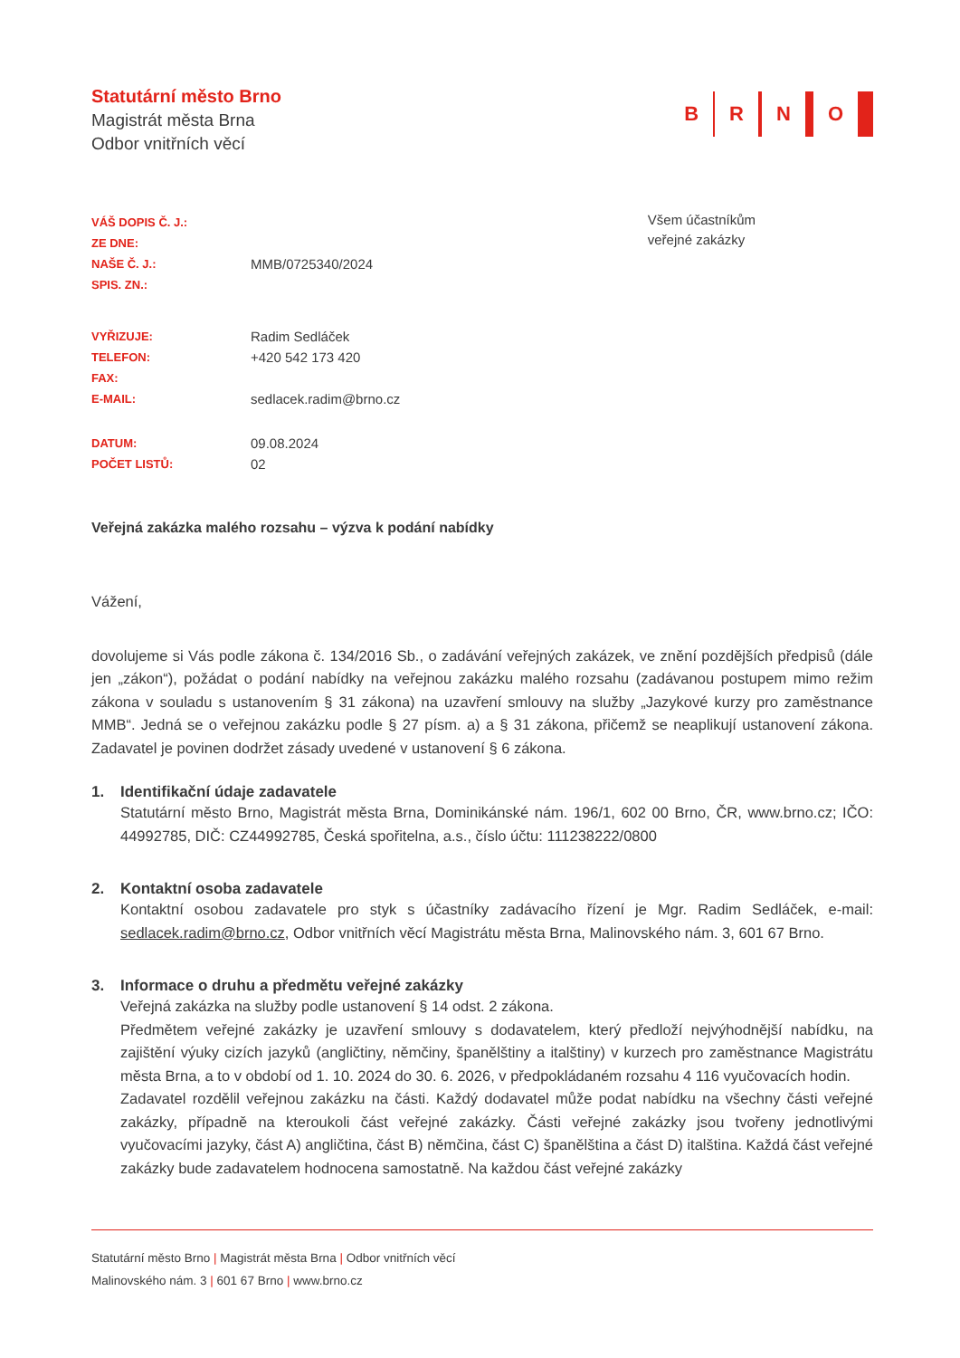Statutární město Brno
Magistrát města Brna
Odbor vnitřních věcí
B R N O
| VÁŠ DOPIS Č. J.: | |
| ZE DNE: | |
| NAŠE Č. J.: | MMB/0725340/2024 |
| SPIS. ZN.: | |
| VYŘIZUJE: | Radim Sedláček |
| TELEFON: | +420 542 173 420 |
| FAX: | |
| E-MAIL: | sedlacek.radim@brno.cz |
| DATUM: | 09.08.2024 |
| POČET LISTŮ: | 02 |
Všem účastníkům
veřejné zakázky
Veřejná zakázka malého rozsahu – výzva k podání nabídky
Vážení,
dovolujeme si Vás podle zákona č. 134/2016 Sb., o zadávání veřejných zakázek, ve znění pozdějších předpisů (dále jen „zákon“), požádat o podání nabídky na veřejnou zakázku malého rozsahu (zadávanou postupem mimo režim zákona v souladu s ustanovením § 31 zákona) na uzavření smlouvy na služby „Jazykové kurzy pro zaměstnance MMB“. Jedná se o veřejnou zakázku podle § 27 písm. a) a § 31 zákona, přičemž se neaplikují ustanovení zákona. Zadavatel je povinen dodržet zásady uvedené v ustanovení § 6 zákona.
1. Identifikační údaje zadavatele
Statutární město Brno, Magistrát města Brna, Dominikánské nám. 196/1, 602 00 Brno, ČR, www.brno.cz; IČO: 44992785, DIČ: CZ44992785, Česká spořitelna, a.s., číslo účtu: 111238222/0800
2. Kontaktní osoba zadavatele
Kontaktní osobou zadavatele pro styk s účastníky zadávacího řízení je Mgr. Radim Sedláček, e-mail: sedlacek.radim@brno.cz, Odbor vnitřních věcí Magistrátu města Brna, Malinovského nám. 3, 601 67 Brno.
3. Informace o druhu a předmětu veřejné zakázky
Veřejná zakázka na služby podle ustanovení § 14 odst. 2 zákona.
Předmětem veřejné zakázky je uzavření smlouvy s dodavatelem, který předloží nejvýhodnější nabídku, na zajištění výuky cizích jazyků (angličtiny, němčiny, španělštiny a italštiny) v kurzech pro zaměstnance Magistrátu města Brna, a to v období od 1. 10. 2024 do 30. 6. 2026, v předpokládaném rozsahu 4 116 vyučovacích hodin.
Zadavatel rozdělil veřejnou zakázku na části. Každý dodavatel může podat nabídku na všechny části veřejné zakázky, případně na kteroukoli část veřejné zakázky. Části veřejné zakázky jsou tvořeny jednotlivými vyučovacími jazyky, část A) angličtina, část B) němčina, část C) španělština a část D) italština. Každá část veřejné zakázky bude zadavatelem hodnocena samostatně. Na každou část veřejné zakázky
Statutární město Brno | Magistrát města Brna | Odbor vnitřních věcí
Malinovského nám. 3 | 601 67 Brno | www.brno.cz